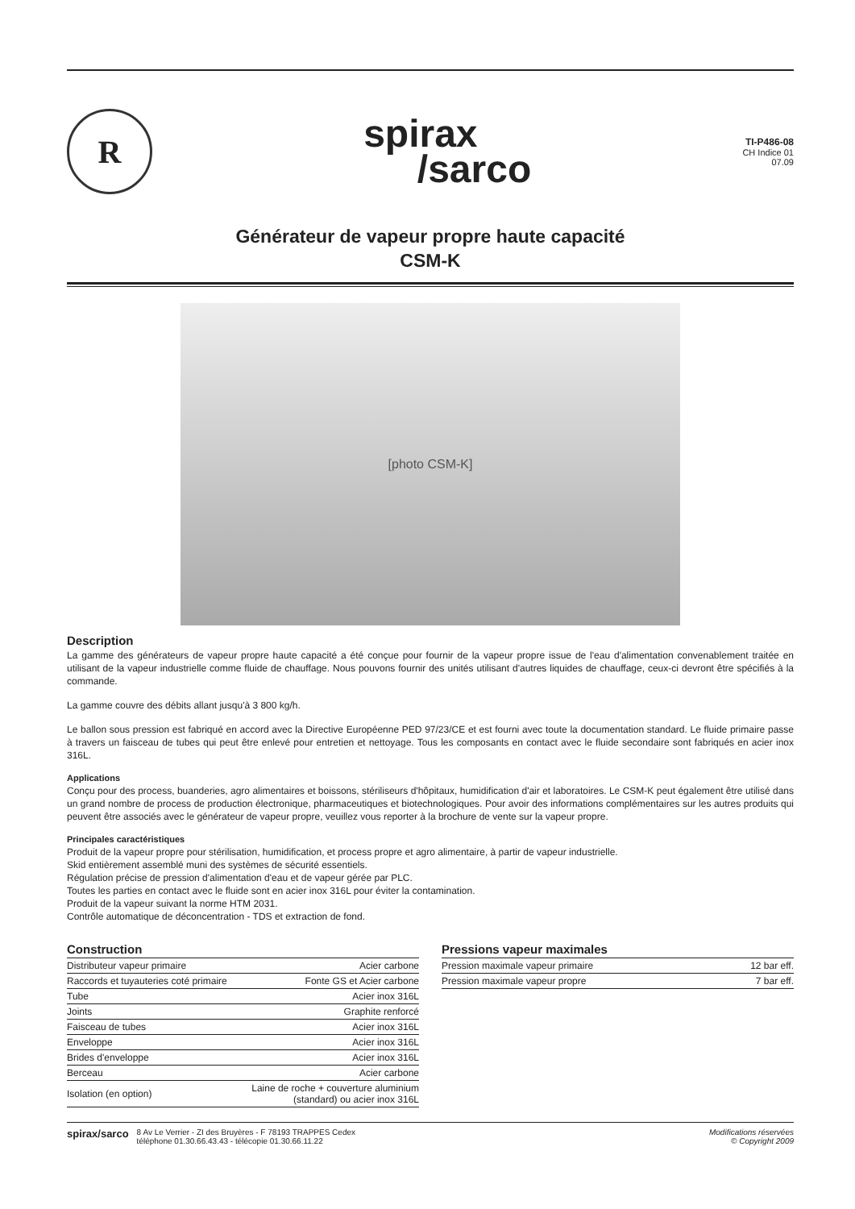R
spirax
/sarco
TI-P486-08
CH Indice 01
07.09
Générateur de vapeur propre haute capacité
CSM-K
[photo CSM-K]
Description
La gamme des générateurs de vapeur propre haute capacité a été conçue pour fournir de la vapeur propre issue de l'eau d'alimentation convenablement traitée en utilisant de la vapeur industrielle comme fluide de chauffage. Nous pouvons fournir des unités utilisant d'autres liquides de chauffage, ceux-ci devront être spécifiés à la commande.
La gamme couvre des débits allant jusqu'à 3 800 kg/h.
Le ballon sous pression est fabriqué en accord avec la Directive Européenne PED 97/23/CE et est fourni avec toute la documentation standard. Le fluide primaire passe à travers un faisceau de tubes qui peut être enlevé pour entretien et nettoyage. Tous les composants en contact avec le fluide secondaire sont fabriqués en acier inox 316L.
Applications
Conçu pour des process, buanderies, agro alimentaires et boissons, stériliseurs d'hôpitaux, humidification d'air et laboratoires. Le CSM-K peut également être utilisé dans un grand nombre de process de production électronique, pharmaceutiques et biotechnologiques. Pour avoir des informations complémentaires sur les autres produits qui peuvent être associés avec le générateur de vapeur propre, veuillez vous reporter à la brochure de vente sur la vapeur propre.
Principales caractéristiques
Produit de la vapeur propre pour stérilisation, humidification, et process propre et agro alimentaire, à partir de vapeur industrielle.
Skid entièrement assemblé muni des systèmes de sécurité essentiels.
Régulation précise de pression d'alimentation d'eau et de vapeur gérée par PLC.
Toutes les parties en contact avec le fluide sont en acier inox 316L pour éviter la contamination.
Produit de la vapeur suivant la norme HTM 2031.
Contrôle automatique de déconcentration - TDS et extraction de fond.
Construction
| Distributeur vapeur primaire | Acier carbone |
| Raccords et tuyauteries coté primaire | Fonte GS et Acier carbone |
| Tube | Acier inox 316L |
| Joints | Graphite renforcé |
| Faisceau de tubes | Acier inox 316L |
| Enveloppe | Acier inox 316L |
| Brides d'enveloppe | Acier inox 316L |
| Berceau | Acier carbone |
| Isolation (en option) | Laine de roche + couverture aluminium (standard) ou acier inox 316L |
Pressions vapeur maximales
| Pression maximale vapeur primaire | 12 bar eff. |
| Pression maximale vapeur propre | 7 bar eff. |
spirax/sarco 8 Av Le Verrier - ZI des Bruyères - F 78193 TRAPPES Cedex
téléphone 01.30.66.43.43 - télécopie 01.30.66.11.22
Modifications réservées
© Copyright 2009